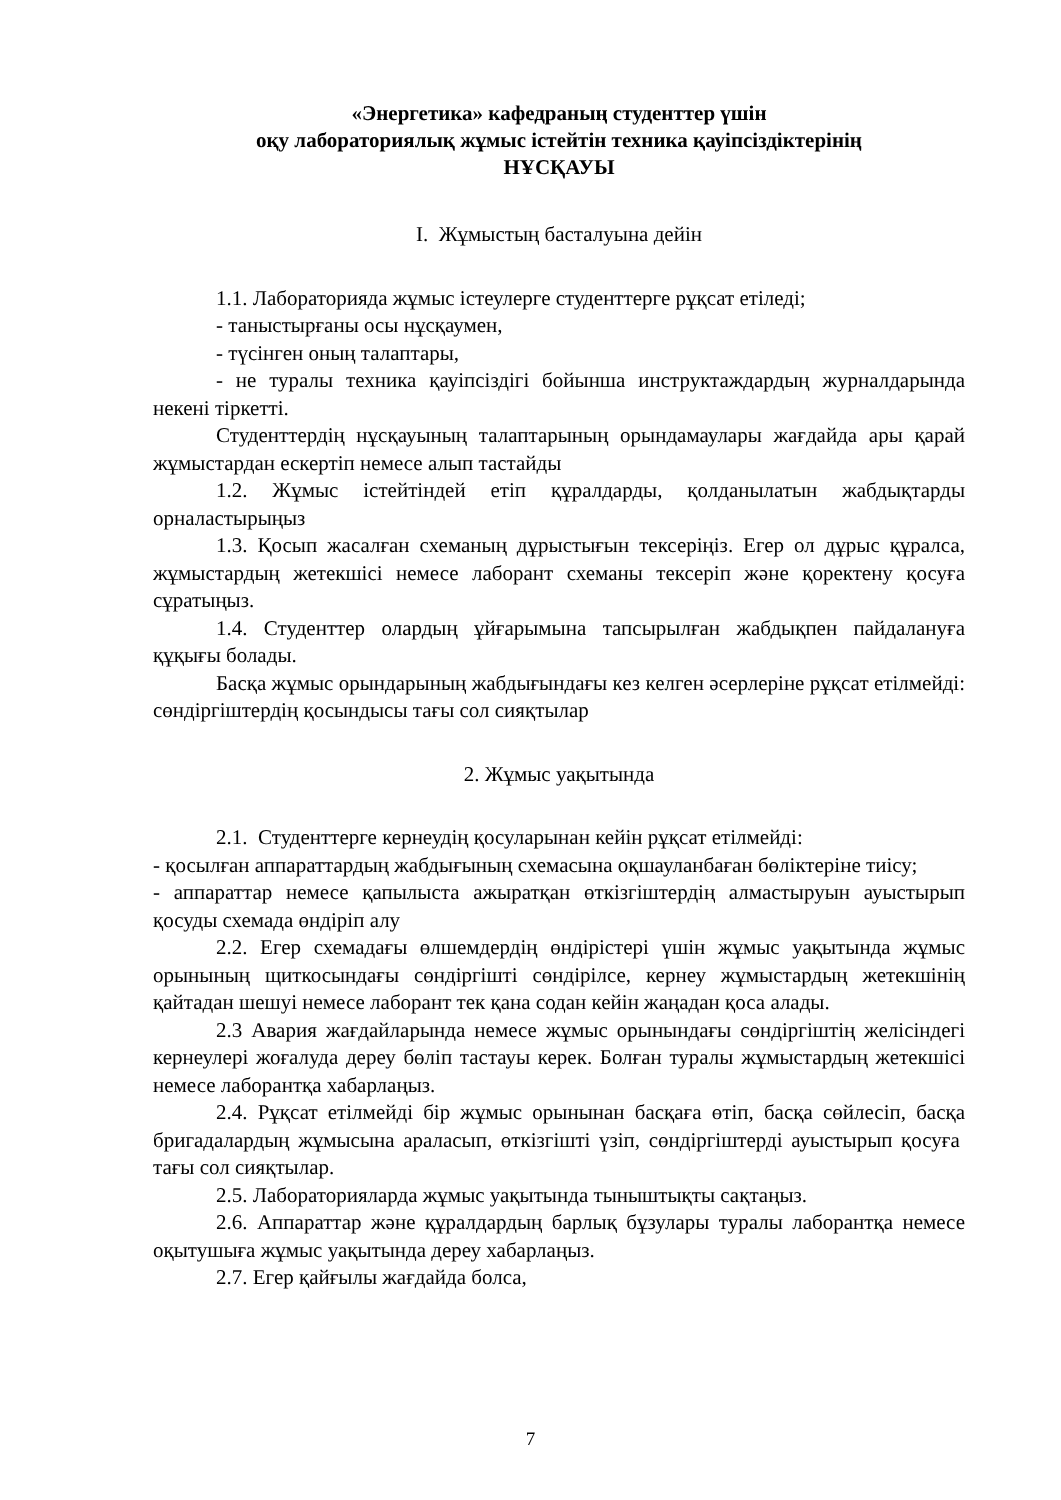«Энергетика» кафедраның студенттер үшін
оқу лабораториялық жұмыс істейтін техника қауіпсіздіктерінің
НҰСҚАУЫ
I. Жұмыстың басталуына дейін
1.1. Лабораторияда жұмыс істеулерге студенттерге рұқсат етіледі;
- таныстырғаны осы нұсқаумен,
- түсінген оның талаптары,
- не туралы техника қауіпсіздігі бойынша инструктаждардың журналдарында некені тіркетті.
Студенттердің нұсқауының талаптарының орындамаулары жағдайда ары қарай жұмыстардан ескертіп немесе алып тастайды
1.2. Жұмыс істейтіндей етіп құралдарды, қолданылатын жабдықтарды орналастырыңыз
1.3. Қосып жасалған схеманың дұрыстығын тексеріңіз. Егер ол дұрыс құралса, жұмыстардың жетекшісі немесе лаборант схеманы тексеріп және қоректену қосуға сұратыңыз.
1.4. Студенттер олардың ұйғарымына тапсырылған жабдықпен пайдалануға құқығы болады.
Басқа жұмыс орындарының жабдығындағы кез келген әсерлеріне рұқсат етілмейді: сөндіргіштердің қосындысы тағы сол сияқтылар
2. Жұмыс уақытында
2.1. Студенттерге кернеудің қосуларынан кейін рұқсат етілмейді:
- қосылған аппараттардың жабдығының схемасына оқшауланбаған бөліктеріне тиісу;
- аппараттар немесе қапылыста ажыратқан өткізгіштердің алмастыруын ауыстырып қосуды схемада өндіріп алу
2.2. Егер схемадағы өлшемдердің өндірістері үшін жұмыс уақытында жұмыс орынының щиткосындағы сөндіргішті сөндірілсе, кернеу жұмыстардың жетекшінің қайтадан шешуі немесе лаборант тек қана содан кейін жаңадан қоса алады.
2.3 Авария жағдайларында немесе жұмыс орынындағы сөндіргіштің желісіндегі кернеулері жоғалуда дереу бөліп тастауы керек. Болған туралы жұмыстардың жетекшісі немесе лаборантқа хабарлаңыз.
2.4. Рұқсат етілмейді бір жұмыс орынынан басқаға өтіп, басқа сөйлесіп, басқа бригадалардың жұмысына араласып, өткізгішті үзіп, сөндіргіштерді ауыстырып қосуға тағы сол сияқтылар.
2.5. Лабораторияларда жұмыс уақытында тыныштықты сақтаңыз.
2.6. Аппараттар және құралдардың барлық бұзулары туралы лаборантқа немесе оқытушыға жұмыс уақытында дереу хабарлаңыз.
2.7. Егер қайғылы жағдайда болса,
7